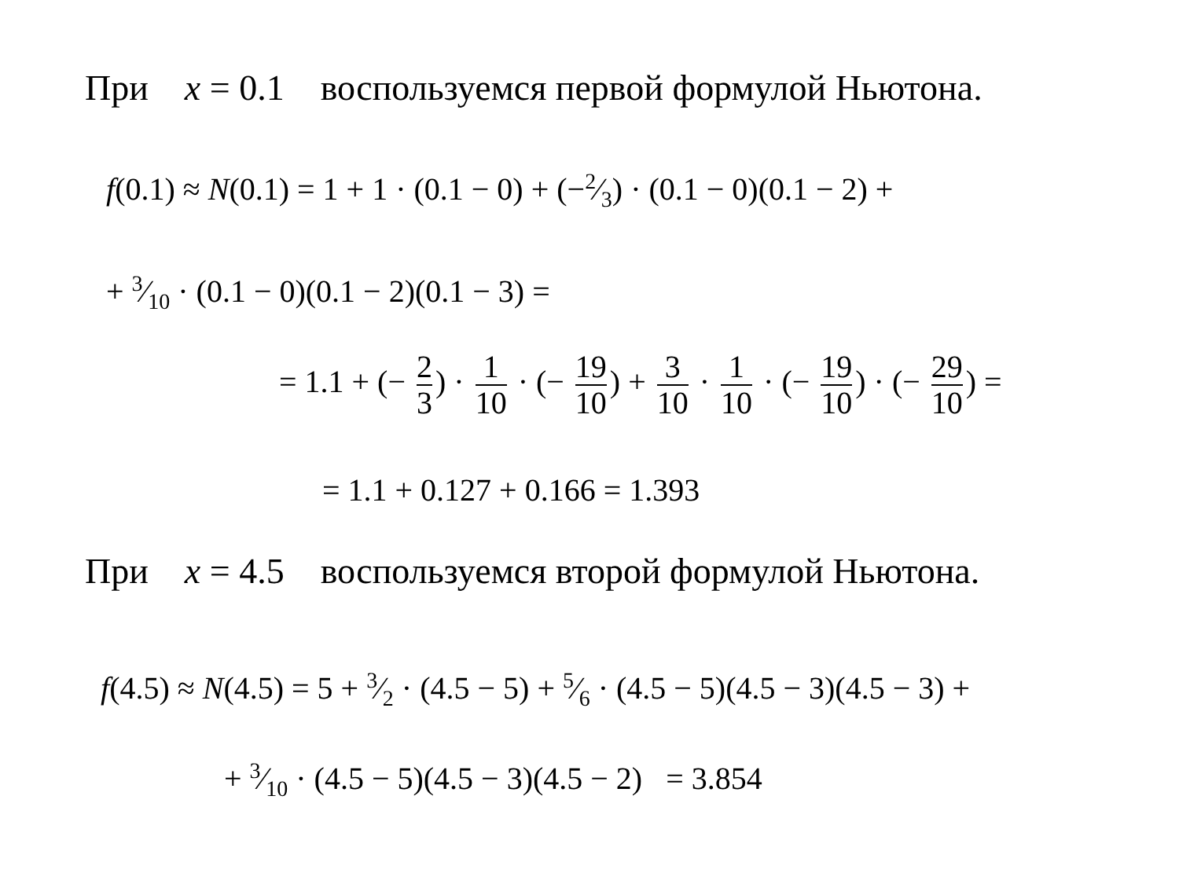При x = 0.1 воспользуемся первой формулой Ньютона.
f(0.1) ≈ N(0.1) = 1 + 1 · (0.1 − 0) + (−2⁄3) · (0.1 − 0)(0.1 − 2) +
+ 3⁄10 · (0.1 − 0)(0.1 − 2)(0.1 − 3) =
= 1.1 + (− 2 3) · 1 10 · (− 19 10) + 3 10 · 1 10 · (− 19 10) · (− 29 10) =
= 1.1 + 0.127 + 0.166 = 1.393
При x = 4.5 воспользуемся второй формулой Ньютона.
f(4.5) ≈ N(4.5) = 5 + 3⁄2 · (4.5 − 5) + 5⁄6 · (4.5 − 5)(4.5 − 3)(4.5 − 3) +
+ 3⁄10 · (4.5 − 5)(4.5 − 3)(4.5 − 2) = 3.854